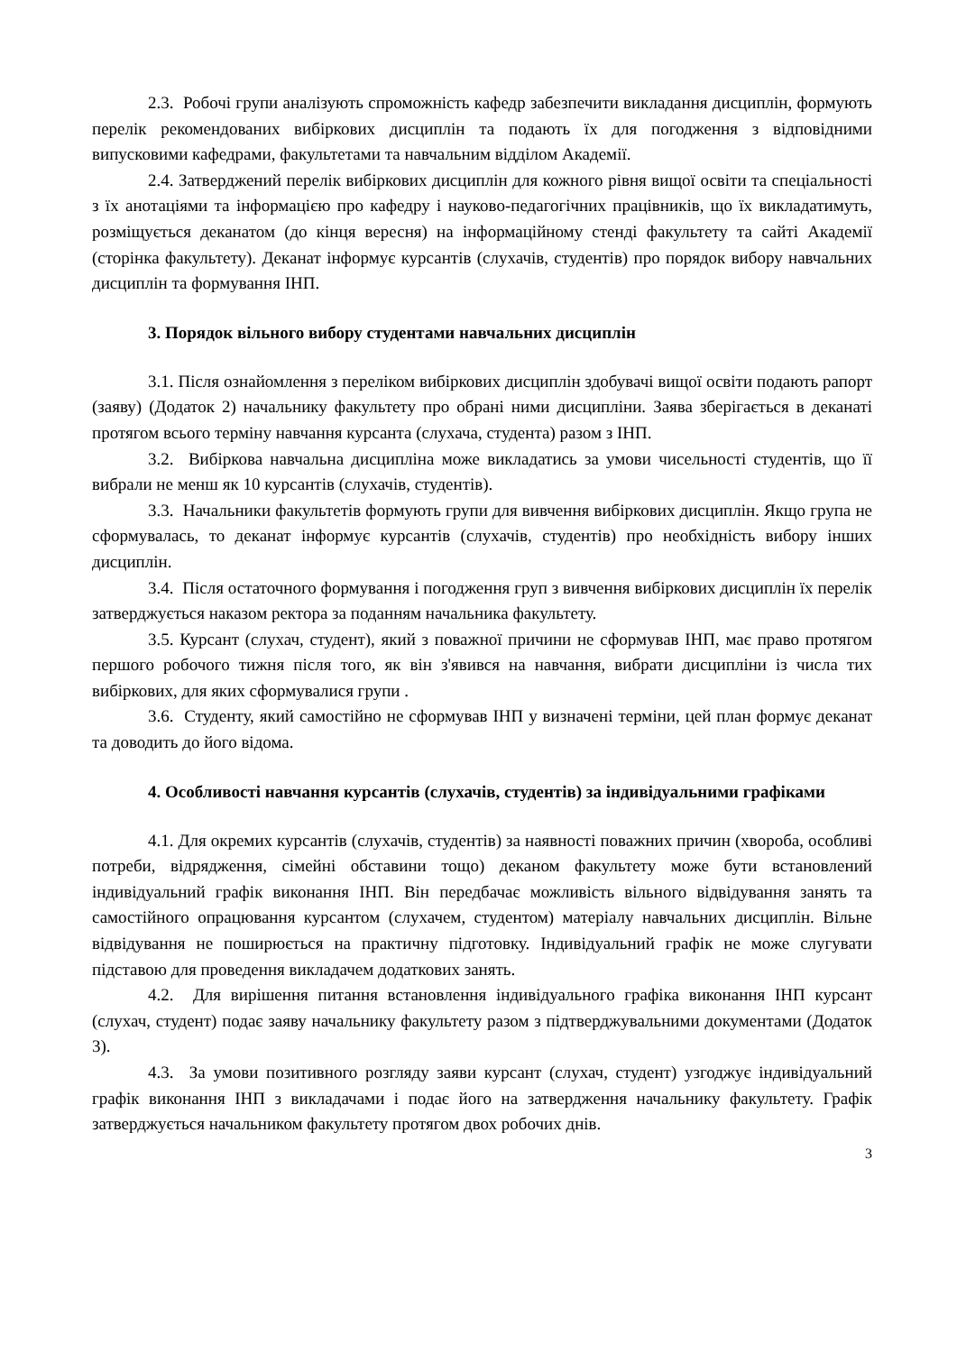2.3. Робочі групи аналізують спроможність кафедр забезпечити викладання дисциплін, формують перелік рекомендованих вибіркових дисциплін та подають їх для погодження з відповідними випусковими кафедрами, факультетами та навчальним відділом Академії.
2.4. Затверджений перелік вибіркових дисциплін для кожного рівня вищої освіти та спеціальності з їх анотаціями та інформацією про кафедру і науково-педагогічних працівників, що їх викладатимуть, розміщується деканатом (до кінця вересня) на інформаційному стенді факультету та сайті Академії (сторінка факультету). Деканат інформує курсантів (слухачів, студентів) про порядок вибору навчальних дисциплін та формування ІНП.
3. Порядок вільного вибору студентами навчальних дисциплін
3.1. Після ознайомлення з переліком вибіркових дисциплін здобувачі вищої освіти подають рапорт (заяву) (Додаток 2) начальнику факультету про обрані ними дисципліни. Заява зберігається в деканаті протягом всього терміну навчання курсанта (слухача, студента) разом з ІНП.
3.2. Вибіркова навчальна дисципліна може викладатись за умови чисельності студентів, що її вибрали не менш як 10 курсантів (слухачів, студентів).
3.3. Начальники факультетів формують групи для вивчення вибіркових дисциплін. Якщо група не сформувалась, то деканат інформує курсантів (слухачів, студентів) про необхідність вибору інших дисциплін.
3.4. Після остаточного формування і погодження груп з вивчення вибіркових дисциплін їх перелік затверджується наказом ректора за поданням начальника факультету.
3.5. Курсант (слухач, студент), який з поважної причини не сформував ІНП, має право протягом першого робочого тижня після того, як він з'явився на навчання, вибрати дисципліни із числа тих вибіркових, для яких сформувалися групи .
3.6. Студенту, який самостійно не сформував ІНП у визначені терміни, цей план формує деканат та доводить до його відома.
4. Особливості навчання курсантів (слухачів, студентів) за індивідуальними графіками
4.1. Для окремих курсантів (слухачів, студентів) за наявності поважних причин (хвороба, особливі потреби, відрядження, сімейні обставини тощо) деканом факультету може бути встановлений індивідуальний графік виконання ІНП. Він передбачає можливість вільного відвідування занять та самостійного опрацювання курсантом (слухачем, студентом) матеріалу навчальних дисциплін. Вільне відвідування не поширюється на практичну підготовку. Індивідуальний графік не може слугувати підставою для проведення викладачем додаткових занять.
4.2. Для вирішення питання встановлення індивідуального графіка виконання ІНП курсант (слухач, студент) подає заяву начальнику факультету разом з підтверджувальними документами (Додаток 3).
4.3. За умови позитивного розгляду заяви курсант (слухач, студент) узгоджує індивідуальний графік виконання ІНП з викладачами і подає його на затвердження начальнику факультету. Графік затверджується начальником факультету протягом двох робочих днів.
3